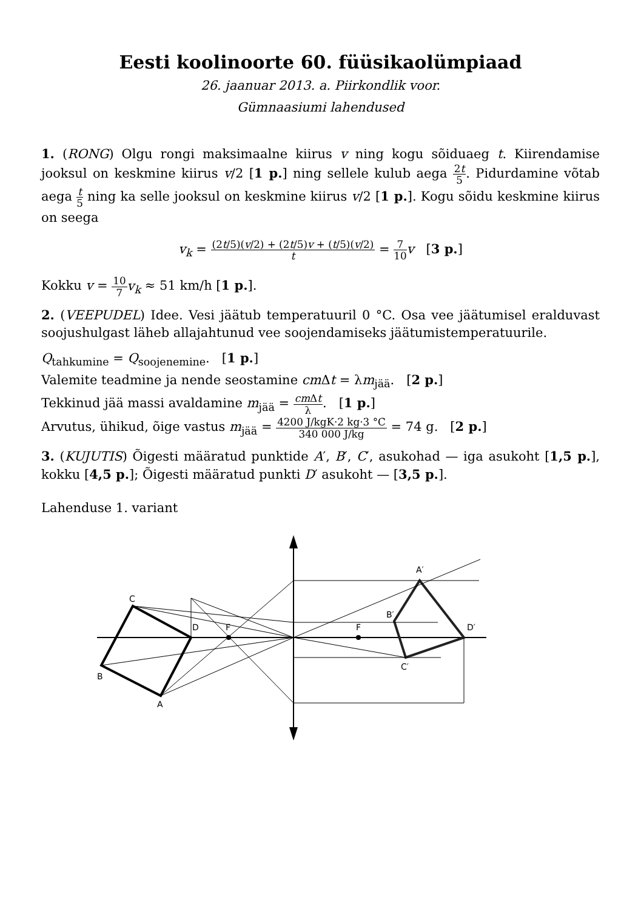Eesti koolinoorte 60. füüsikaolümpiaad
26. jaanuar 2013. a. Piirkondlik voor.
Gümnaasiumi lahendused
1. (RONG) Olgu rongi maksimaalne kiirus v ning kogu sõiduaeg t. Kiirendamise jooksul on keskmine kiirus v/2 [1 p.] ning sellele kulub aega 2t 5. Pidurdamine võtab aega t 5 ning ka selle jooksul on keskmine kiirus v/2 [1 p.]. Kogu sõidu keskmine kiirus on seega
v<sub>k</sub> = (2t/5)(v/2) + (2t/5)v + (t/5)(v/2) t = 7 10 v [3 p.]
Kokku v = 10 7 v<sub>k</sub> ≈ 51 km/h [1 p.].
2. (VEEPUDEL) Idee. Vesi jäätub temperatuuril 0 °C. Osa vee jäätumisel eralduvast soojushulgast läheb allajahtunud vee soojendamiseks jäätumistemperatuurile.
Q<sub>tahkumine</sub> = Q<sub>soojenemine</sub>. [1 p.]
Valemite teadmine ja nende seostamine cm Δt = λm<sub>jää</sub>. [2 p.]
Tekkinud jää massi avaldamine m<sub>jää</sub> = cm Δt λ. [1 p.]
Arvutus, ühikud, õige vastus m<sub>jää</sub> = 4200 J/kgK·2 kg·3 °C 340 000 J/kg = 74 g. [2 p.]
3. (KUJUTIS) Õigesti määratud punktide A′, B′, C′, asukohad — iga asukoht [1,5 p.], kokku [4,5 p.]; Õigesti määratud punkti D′ asukoht — [3,5 p.].
Lahenduse 1. variant
C
B
A
D
F
F
A′
B′
D′
C′